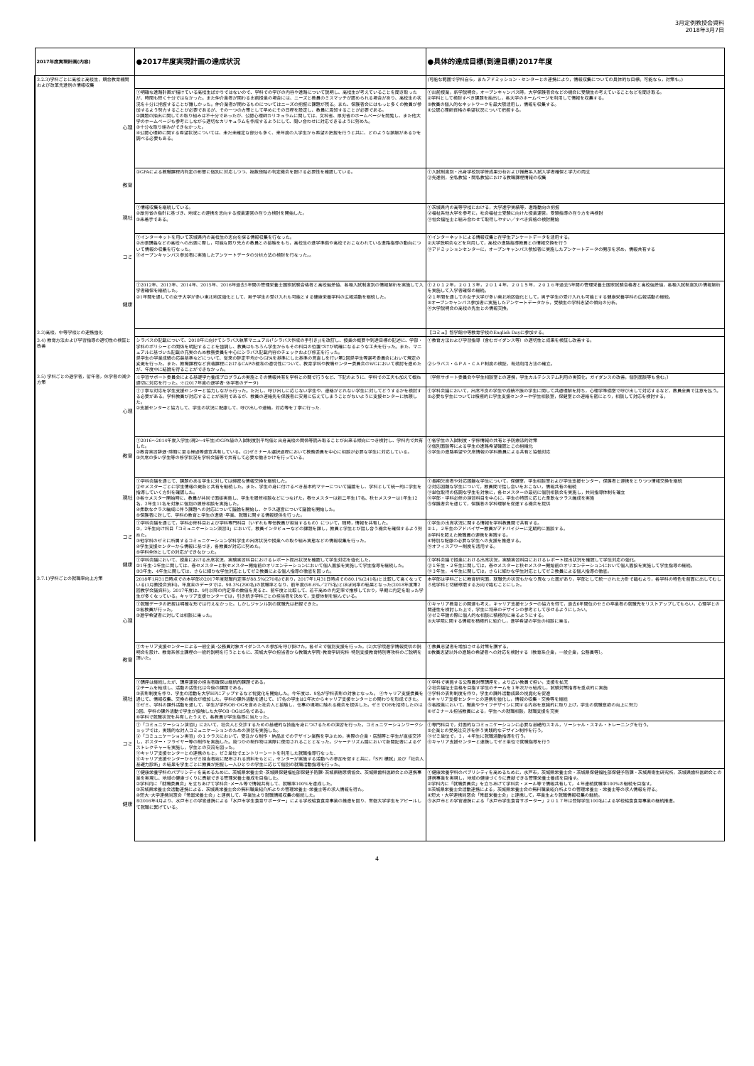3月定例教授会資料
2018年3月7日
| 2017年度実現計画(内容) | ●2017年度実現計画の達成状況 | ●具体的達成目標(到達目標)2017年度 |
| --- | --- | --- |
| 3.2.3)学科ごとに高校と高校生，競合教育機関および改革先進例の情報収集 | | (可能な範囲で学科自ら，またアドミッション・センターとの連携により，情報収集についての具体的な目標。可能なら，対策も。) |
| 心理 | ①明確な進路計画が描けている高校生ばかりではないので、学科での学びの内容や進路について説明し、高校生が考えていることを聞き取ったが、時間も短く十分ではなかった。また仲介業者が関わる出前授業の場合には、ニーズと教員のミスマッチが認められる場合があり、高校生の状況を十分に把握することが難しかった。仲介業者が関わるものについてはニーズの把握に課題が残る。また、保護者会にはもっと多くの教員が参加するよう努力することが必要であるが、その一つの方策として早めにその日程を設定し、教員に周知することが必要である。 ②課題の抽出に関しての取り組みは不十分であったが、公認心理師カリキュラムに関しては、文科省、厚労省のホームページを閲覧し、また他大学のホームページも参考にしながら適切なカリキュラムを作成するようにして、問い合わせに対応できるように努めた。 ③十分な取り組みができなかった。 ④公認心理師に関する希望状況については、未だ未確定な部分も多く、来年度の入学生から希望の把握を行うと共に、どのような誤解があるかを調べる必要もある。 | ①出前授業，新学説明会，オープンキャンパス時，大学保護者会などの機会に受験生の考えていることなどを聞き取る。 ②学科として検討すべき課題を抽出し，各大学のホームページを利用して情報を収集する。 ③教員の個人的なネットワークを最大限活用し，情報を収集する。 ④公認心理師資格の希望状況について把握する。 |
| 教育 | ①GPAによる教職課程内判定の影響に個別に対応しつつ、複数段階の判定機会を設ける必要性を確認している。 | ①入試制度別・出身学校別学修成果分析および推薦系入試入学者確保と学力の両立 ②先進例，全私教協・関私教協における教職課程情報の収集 |
| 現社 | ①情報収集を継続している。 ②厚労省の指針に基づき、地域との連携を志向する授業運営の在り方検討を開始した。 ③未着手である。 | ①茨城県内の高等学校における，大学進学実績等，進路動向の把握 ②福祉系他大学を参考に，社会福祉士受験に向けた授業運営，受験指導の在り方を再検討 ③社会福祉士と組み合わせて取得しやすい／すべき資格の検討開始 |
| コミ | ①インターネットを用いて茨城県内の高校生の志向を探る情報収集を行なった。 ②出張講義などの高校への出張に際し，可能な限り先方の教員との接触をもち，高校生の進学準備や高校でおこなわれている進路指導の動向について情報の収集を行なった。 ③オープンキャンパス参加者に実施したアンケートデータの分析方法の検討を行なった。。 | ①インターネットによる情報収集と在学生アンケートデータを活用する。 ②大学説明会などを利用して，高校の進路指導教員との情報交換を行う ③アドミッションセンターに，オープンキャンパス参加者に実施したアンケートデータの開示を求め，情報共有する |
| 健康 | ①2012年、2013年、2014年、2015年、2016年過去5年間の管理栄養士国家試験合格者と高校偏差値、各種入試制度別の情報解析を実施して入学者確保を継続した。 ②1年間を通しての女子大学が多い東北地区強化として、男子学生の受け入れも可能とする健康栄養学科の広報活動を継続した。 | ①２０１２年，２０１３年，２０１４年，２０１５年，２０１６年過去5年間の管理栄養士国家試験合格者と高校偏差値，各種入試制度別の情報解析を実施して入学者確保の継続。 ②１年間を通しての女子大学が多い東北地区強化として，男子学生の受け入れも可能とする健康栄養学科の広報活動の継続。 ③オープンキャンパス参加者に実施したアンケートデータから，受験生の学科志望の傾向の分析。 ④大学説明会の高校の先生との情報交換。 |
| 3.3)高校，中等学校との連携強化 | | 【コミュ】智学館中等教育学校のEnglish Dayに参加する。 |
| 3.4) 教育方法および学習指導の適切性の検証と改善 | シラバスの記載について、2018年に向けてシラバス執筆マニュアル(「シラバス作成の手引き」)を改訂し、授業の概要や到達目標の記述に、学部・学科のポリシーとの関係を明記することを強調し、教員はもちろん学生からもその科目の位置づけが明確になるような工夫を行った。また、マニュアルに基づいた記載の充実のため教務委員を中心にシラバス記載内容のチェックおよび修正を行った。 奨学生の学業成績の応募基準などについて、従来の評定平均からGPAを基準にした基準の見直しを行い第2回奨学生等選考委員会において規定の変更を行った。また、教職課程など資格課程におけるCAPの緩和の適切性について、教育学科や教職センター委員会のWGにおいて検討を進めたが、年度中に結論を得ることができなかった。 | ①教育方法および学習指導（含むガイダンス等）の適切性と成果を検証し改善する。 ②シラバス・ＧＰＡ・ＣＡＰ制度の検証，有効利用方法の確立。 |
| 3.5) 学科ごとの退学者，留年者，休学者の減少方策 | ※学習サポート委員会による基礎学力養成プログラムの実施とその情報共有を学科との間で行うなど、下記のように、学科での工夫も加えて概ね適切に対応を行った。※(2017年度の退学者･休学者のデータ) | （学修サポート委員会や学生相談室との連携，学生カルテシステム利用の実質化，ガイダンスの改善，個別面談等も含む。） |
| 心理 | ①丁寧な対応を学生支援センターと協力しながら行った。ただし、呼び出しに応じない学生や、連絡がとれない学生に対してどうするかを検討する必要がある。学科教員が対応することが原則であるが、教員の連絡先を保護者に安易に伝えてしまうことがないように支援センターに依頼した。 ②支援センターと協力して、学生の状況に配慮して、呼び出しや連絡，対応等を丁寧に行った. | ①学科会議において，出席不良の学生や成績不振の学生に関して共通理解を持ち，心理学準備室で呼び出して対応するなど，教員全員で注意を払う。 ②必要な学生については積極的に学生支援センターや学生相談室，保健室との連絡を密にとり，相談して対応を検討する。 |
| 教育 | ①2016～2014年度入学生(現2～4年生)のGPA値の入試制度別平均値と出身高校の関係等読み取ることが出来る傾向につき検討し、学科内で共有した。 ②教育実習辞退･除籍に至る経過等適宜共有している。(2)ゼミナール選択過程において教務委員を中心に相談が必要な学生に対応している。 ③欠席の多い学生等の修学状況を学科会議等で共有して必要な働きかけを行っている。 | ①各学生の入試制度・学修情報の共有と予防療法的対策 ②個別面談等による学生の進路希望確認とこの組織化 ③学生の進路希望や欠席情報の学科教員による共有と協働対応 |
| 現社 | ①学科会議を通じて、課題のある学生に対しては綿密な情報交換を継続した。 ②セメスターごとに学生情報の更新と共有を継続した。また、学生の身に付けるべき基本的マナーについて議論をし、学科として統一的に学生を指導していく方針を確認した。 ③各セメスター開始時に、教員が共同で面接実施し、学生を履修相談などにつなげた。春セメスターは新二年生17名、秋セメスターは1年生12名、2年生11名を対象に個別の履修相談を実施した。 ④柔軟なクラス編成に伴う課題への対応について議論を開始し、クラス運営について議論を開始した。 ⑤保護者に対して、学科の教育と学生の進級･卒業、就職に関する情報提供を行った。 | ①長期欠席者や対応困難な学生について，保健室，学生相談室および学生支援センター，保護者と連携をとりつつ情報交換を継続 ②対応困難な学生について，教員間で話し合いをおこない，情報共有の継続 ③単位取得の低調な学生を対象に，各セメスターの最初に個別相談会を実施し，共同指導体制を確立 ④学部・学科必修の演習科目を中心に，学生の特質に応じた柔軟なクラス編成を実施 ⑤保護者会を通じて，保護者の学科理解を促進する機会を提供 |
| コミ | ①学科会議を通じて，学科必修科目および学科専門科目（いずれも専任教員が担当するもの）について，随時，情報を共有した。 ②，2年生向け科目「コミュニケーション演習Ⅱ」において，教員インタビューなどの課題を課し，教員と学生とが話し合う機会を確保するよう努めた。 ③他学科のゼミに所属するコミュニケーション学科学生の出席状況や授業への取り組み実態などの情報収集を行った。 ④学生支援センターから情報に基づき，各教員が対応に努めた。 ⑤学科全体としての対応ができなかった。 | ①学生の出席状況に関する情報を学科教員間で共有する。 ②１，２年生のアドバイザー教員がアドバイジーに定期的に面談する。 ③学科を超えた教職員の連携を実践する。 ④特別な配慮の必要な学生への支援を推進する。 ⑤オフィスアワー制度を活用する。 |
| 健康 | ①学科会議において、授業における出席状況、実験実習科目におけるレポート提出状況を確認して学生対応を強化した。 ②1年生･2年生に関しては、春セメスターと秋セメスター開始前のオリエンテーションにおいて個人面接を実施して学生指導を継続した。 ③3年生、4年生に関しては、さらに細かな学生対応としてゼミ教員による個人指導の徹底を図った。 | ①学科会議で授業における出席状況，実験実習科目におけるレポート提出状況を確認して学生対応の強化。 ②１年生・２年生に関しては，春セメスターと秋セメスター開始前のオリエンテーションにおいて個人面接を実施して学生指導の継続。 ③３年生，４年生に関しては，さらに細かな学生対応としてゼミ教員による個人指導の徹底。 |
| 3.7.1)学科ごとの就職率向上方策 | 2018年1月31日時点での本学部の2017年度就職内定率が88.5%(270名)であり，2017年1月31日時点での80.1%(241名)と比較して高くなっている(1月教授会資料)。年度末のデータでは、98.3%(290名)の就職率となり、前年度(98.6%／275名)とほぼ同率の結果となった(2018年度第2回教学会議資料)。2017年度は、9月以降の内定率の数値を見ると、前年度と比較して、若干高めの内定率で推移しており，早期に内定を取った学生が多くなっている。キャリア支援センターでは，引き続き学科ごとの担当者を決めて，支援体制を組んでいる。 | 本学部は学科ごとに教育研究面，就職先の状況もかなり異なった面があり，学部として統一された方針で臨むより，各学科の特色を前面に出してむしろ他学科と切磋琢磨する方向で臨むことにした。 |
| 心理 | ①就職データの把握は明確な形では行えなかった。しかしジャンル別の就職先は把握できた。 ②各教員が行った。 ③進学希望者に対しては相談に乗った。 | ①キャリア教育との関連も考え，キャリア支援センターの協力を得て，過去6年間位のセミの卒業者の就職先をリストアップしてもらい，心理学との関連性を検討した上で，学生に将来のデザインの参考として示せるようにしたい。 ②ゼミ卒論の際に個人的な相談に積極的に乗るようにする。 ③大学院に関する情報を積極的に紹介し，進学希望の学生の相談に乗る。 |
| 教育 | ①キャリア支援センターによる一般企業･公務員対象ガイダンスへの参加を呼び掛けた。各ゼミで個別支援を行った。(2)大学院進学情報提供の説明会を設け、教育系修士課程の一般的説明を行うとともに、茨城大学の担当者から教職大学院･教育学研究科･特別支援教育特別専攻科のご説明を頂いた。 | ①教員志望者を増加させる対策を講ずる。 ②教員志望以外の進路の希望者への対応を検討する（教育系企業，一般企業，公務員等）。 |
| 現社 | ①講座は継続したが、講座運営の担当者確保は継続的課題である。 ②チームを結成し、活動の活性化は今後の課題である。 ③表彰制度を作り、学生の活動を大学HPにアップするなど視覚化を開始した。今年度は、9名が学科表彰の対象となった。 ④キャリア支援委員を通じて、情報収集、交換の機会が増加した。学科の課外活動を通じて、17名の学生は2年次からキャリア支援センターとの関わりを形成できた。 ⑤ゼミ、学科の課外活動を通して、学生が学外OB･OGを含めた社会人と接触し、仕事の現場に触れる機会を提供した。ゼミでOBを招待したのは3回、学科の課外活動で学生が接触した大学OB･OGは5名である。 ⑥学科で就職状況を共有したうえで、各教員が学生指導に当たった。 | ①学科で実施する公務員対策講座を，より広い教員で担い，支援を拡充 ②社会福祉士合格を目指す学生のチームを１年次から結成し，試験対策指導を重点的に実施 ③学科の表彰制度を作り，学生の課外活動成果の視覚化を促進 ④キャリア支援センターとの連携を強化し，情報の収集・交換等を継続 ⑤各授業において，職業やライフデザインに関する内容を意識的に取り上げ，学生の就職意欲の向上に努力 ⑥ゼミナール担当教員による，学生への就職相談，就職支援を充実 |
| コミ | ①「コミュニケーション演習Ⅰ」において，社会人と交渉するための基礎的な技能を身につけるための演習を行った。コミュニケーションワークショップでは，実践的な対人コミュニケーションのための演習を実施した。 ②「コミュニケーション実習」の１クラスにおいて，受注から制作・納品までのデザイン業務を学ぶため，実際の企業・店舗等と学生が直接交渉し，ポスター・フライヤー等の制作を実施した。幾つかの制作物は実際に使用されることとなった。ジャーナリズム論において新聞記者によるゲストレクチャーを実施し，学生との交流を図った。 ③キャリア支援センターとの連携のもと，ゼミ単位でエントリーシートを利用した就職指導行なった． ④キャリア支援センターからゼミ担当者宛に配布される資料をもとに，センターが実施する活動への参加を促すと共に，「SPI 模試」及び「社会人基礎力診断」の結果を学生ごとに教員が把握し一人ひとりの学生に応じて個別の就職活動指導を行った。 | ①専門科目で，対面的なコミュニケーションに必要な基礎的スキル，ソーシャル・スキル・トレーニングを行う。 ②企業との受発注交渉を伴う実践的なデザイン制作を行う。 ③ゼミ単位で，３，４年生に就職活動指導を行う。 ④キャリア支援センターと連携してゼミ単位で就職指導を行う |
| 健康 | ①健康栄養学科のパブリシティを高めるために、茨城県栄養士会･茨城県保健福祉部保健予防課･茨城県糖尿病協会、茨城県歯科医師会との連携事業を実現し、地域の健康づくりに貢献できる管理栄養士養成を目指した。 ②学科内に「就職委員会」を立ちあげて学科会･メール等で情報共有して、就職率100%を達成した。 ③茨城県栄養士会活動連携による、茨城県栄養士会の無料職業紹介所よりの管理栄養士･栄養士等の求人情報を得た。 ④短大･大学連携同窓会「常磐栄養士会」と連携して、卒業生より就職情報収集の継続した。 ⑤2016年4月より、水戸市との学官連携による「水戸市学生食育サポーター」による学校給食食育事業の推進を図り、常磐大学学生をアピールして就職に繋げている。 | ①健康栄養学科のパブリシティを高めるために，水戸市，茨城県栄養士会・茨城県保健福祉部保健予防課・茨城県衛生研究所，茨城県歯科医師会との連携事業を実現し，地域の健康づくりに貢献できる管理栄養士養成を目指す。 ②学科内に「就職委員会」を立ちあげて学科会・メール等で情報共有して，４年連続就職率100%の継続を目指す。 ③茨城県栄養士会活動連携による，茨城県栄養士会の無料職業紹介所よりの管理栄養士・栄養士等の求人情報を得る。 ④短大・大学連携同窓会「常磐栄養士会」と連携して，卒業生より就職情報収集の継続。 ⑤水戸市との学官連携による「水戸市学生食育サポーター」２０１７年は登録学生100名による学校給食食育事業の継続推進。 |
4